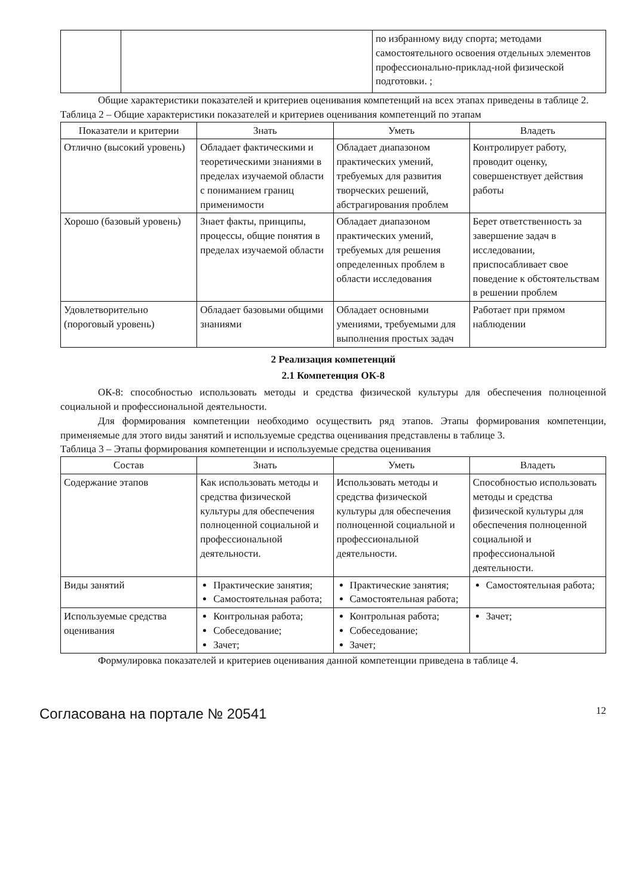| | | по избранному виду спорта; методами самостоятельного освоения отдельных элементов профессионально-приклад-ной физической подготовки. ; |
Общие характеристики показателей и критериев оценивания компетенций на всех этапах приведены в таблице 2.
Таблица 2 – Общие характеристики показателей и критериев оценивания компетенций по этапам
| Показатели и критерии | Знать | Уметь | Владеть |
| --- | --- | --- | --- |
| Отлично (высокий уровень) | Обладает фактическими и теоретическими знаниями в пределах изучаемой области с пониманием границ применимости | Обладает диапазоном практических умений, требуемых для развития творческих решений, абстрагирования проблем | Контролирует работу, проводит оценку, совершенствует действия работы |
| Хорошо (базовый уровень) | Знает факты, принципы, процессы, общие понятия в пределах изучаемой области | Обладает диапазоном практических умений, требуемых для решения определенных проблем в области исследования | Берет ответственность за завершение задач в исследовании, приспосабливает свое поведение к обстоятельствам в решении проблем |
| Удовлетворительно (пороговый уровень) | Обладает базовыми общими знаниями | Обладает основными умениями, требуемыми для выполнения простых задач | Работает при прямом наблюдении |
2 Реализация компетенций
2.1 Компетенция ОК-8
ОК-8: способностью использовать методы и средства физической культуры для обеспечения полноценной социальной и профессиональной деятельности.
Для формирования компетенции необходимо осуществить ряд этапов. Этапы формирования компетенции, применяемые для этого виды занятий и используемые средства оценивания представлены в таблице 3.
Таблица 3 – Этапы формирования компетенции и используемые средства оценивания
| Состав | Знать | Уметь | Владеть |
| --- | --- | --- | --- |
| Содержание этапов | Как использовать методы и средства физической культуры для обеспечения полноценной социальной и профессиональной деятельности. | Использовать методы и средства физической культуры для обеспечения полноценной социальной и профессиональной деятельности. | Способностью использовать методы и средства физической культуры для обеспечения полноценной социальной и профессиональной деятельности. |
| Виды занятий | Практические занятия; Самостоятельная работа; | Практические занятия; Самостоятельная работа; | Самостоятельная работа; |
| Используемые средства оценивания | Контрольная работа; Собеседование; Зачет; | Контрольная работа; Собеседование; Зачет; | Зачет; |
Формулировка показателей и критериев оценивания данной компетенции приведена в таблице 4.
Согласована на портале № 20541 12